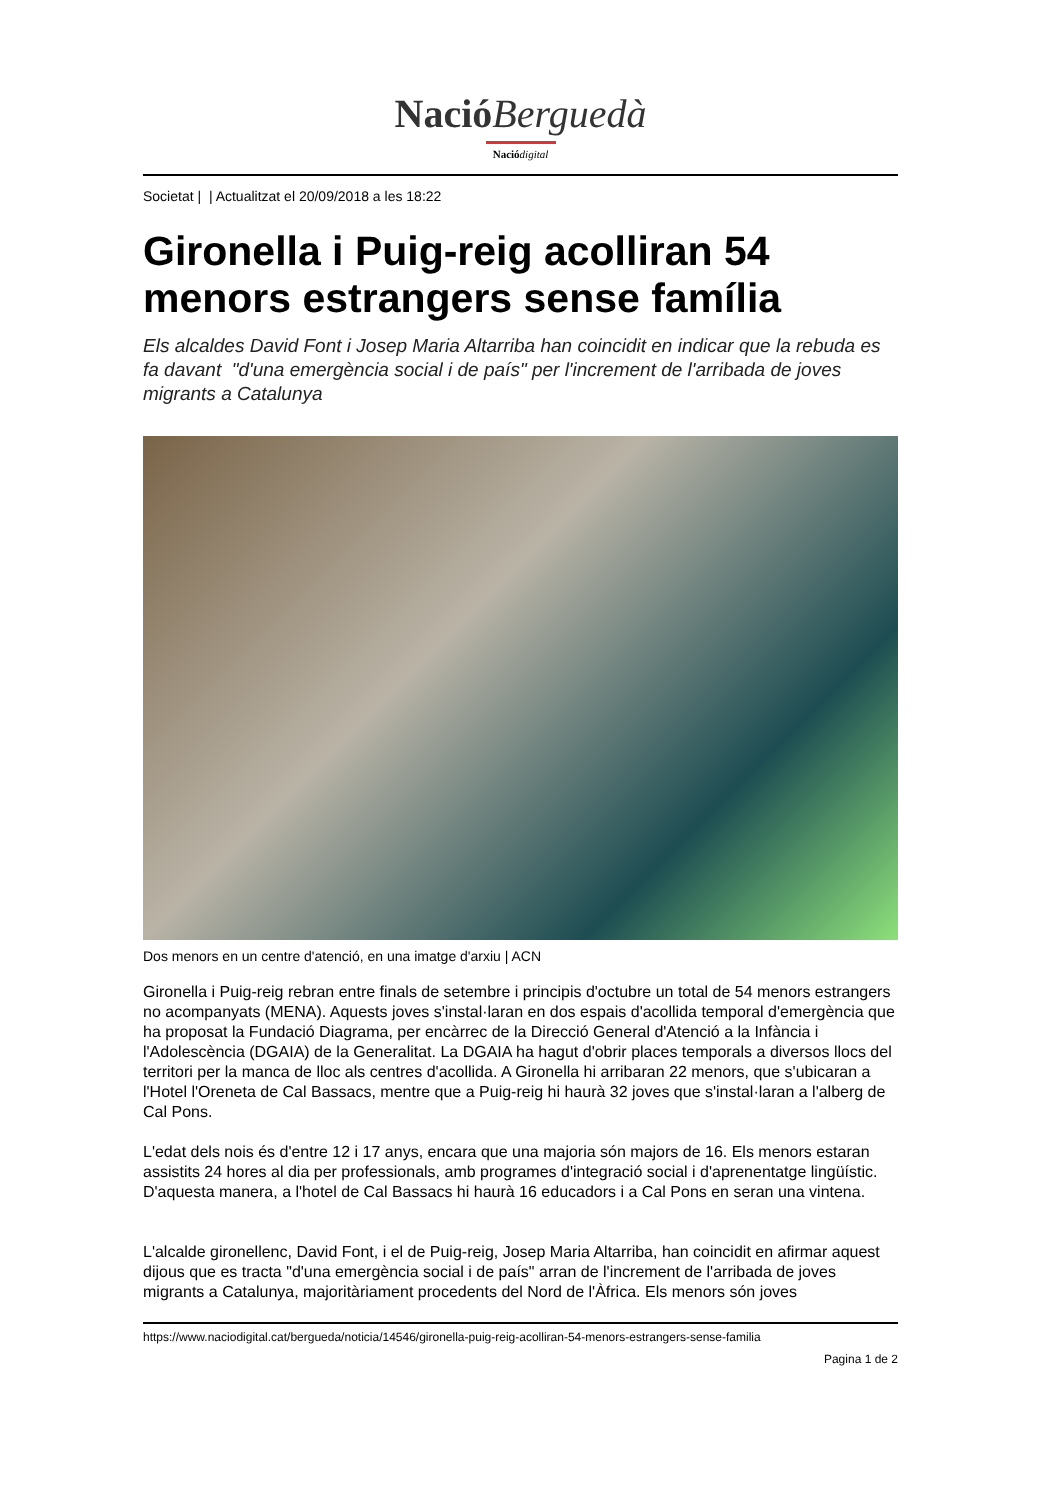NacióBerguedà
Nació digital
Societat | | Actualitzat el 20/09/2018 a les 18:22
Gironella i Puig-reig acolliran 54 menors estrangers sense família
Els alcaldes David Font i Josep Maria Altarriba han coincidit en indicar que la rebuda es fa davant "d'una emergència social i de país" per l'increment de l'arribada de joves migrants a Catalunya
Dos menors en un centre d'atenció, en una imatge d'arxiu | ACN
Gironella i Puig-reig rebran entre finals de setembre i principis d'octubre un total de 54 menors estrangers no acompanyats (MENA). Aquests joves s'instal·laran en dos espais d'acollida temporal d'emergència que ha proposat la Fundació Diagrama, per encàrrec de la Direcció General d'Atenció a la Infància i l'Adolescència (DGAIA) de la Generalitat. La DGAIA ha hagut d'obrir places temporals a diversos llocs del territori per la manca de lloc als centres d'acollida. A Gironella hi arribaran 22 menors, que s'ubicaran a l'Hotel l'Oreneta de Cal Bassacs, mentre que a Puig-reig hi haurà 32 joves que s'instal·laran a l'alberg de Cal Pons.
L'edat dels nois és d'entre 12 i 17 anys, encara que una majoria són majors de 16. Els menors estaran assistits 24 hores al dia per professionals, amb programes d'integració social i d'aprenentatge lingüístic. D'aquesta manera, a l'hotel de Cal Bassacs hi haurà 16 educadors i a Cal Pons en seran una vintena.
L'alcalde gironellenc, David Font, i el de Puig-reig, Josep Maria Altarriba, han coincidit en afirmar aquest dijous que es tracta "d'una emergència social i de país" arran de l'increment de l'arribada de joves migrants a Catalunya, majoritàriament procedents del Nord de l'Àfrica. Els menors són joves
https://www.naciodigital.cat/bergueda/noticia/14546/gironella-puig-reig-acolliran-54-menors-estrangers-sense-familia
Pagina 1 de 2